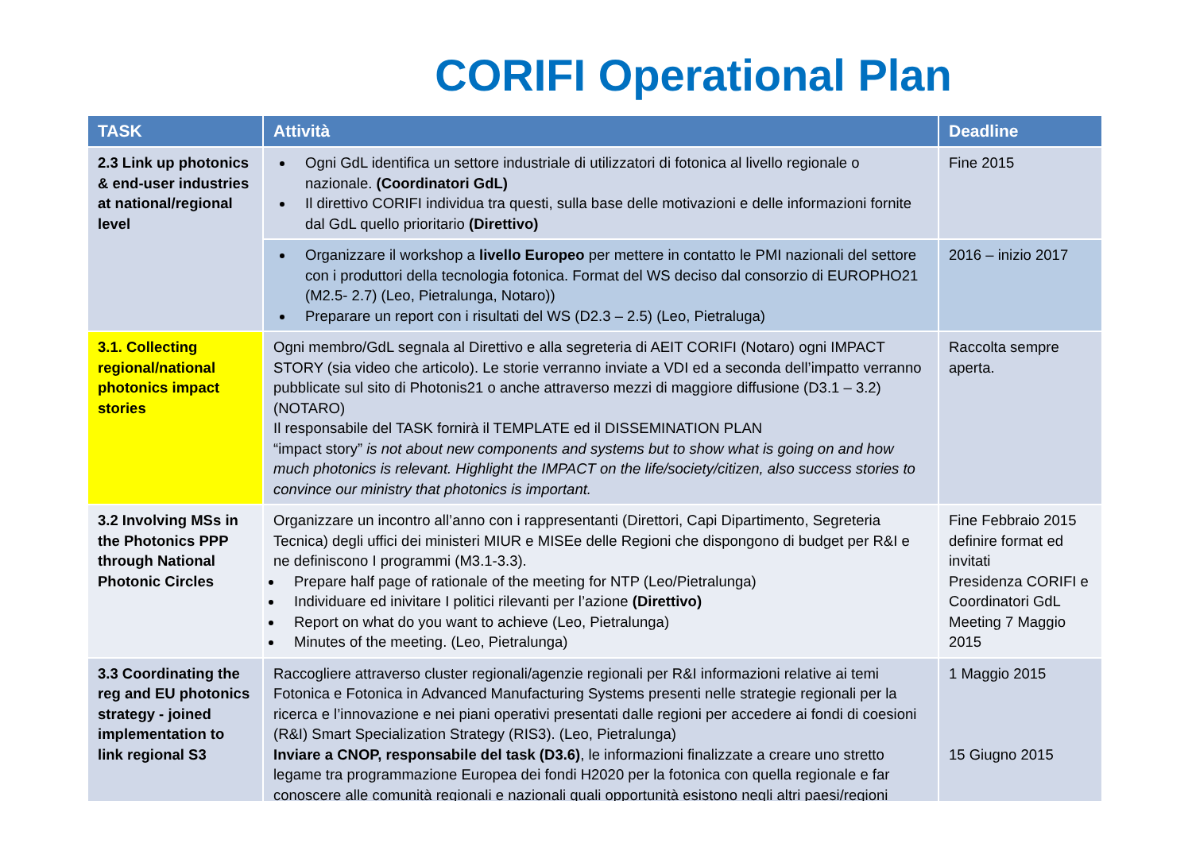CORIFI Operational Plan
| TASK | Attività | Deadline |
| --- | --- | --- |
| 2.3 Link up photonics & end-user industries at national/regional level | Ogni GdL identifica un settore industriale di utilizzatori di fotonica al livello regionale o nazionale. (Coordinatori GdL) Il direttivo CORIFI individua tra questi, sulla base delle motivazioni e delle informazioni fornite dal GdL quello prioritario (Direttivo) | Fine 2015 |
| | Organizzare il workshop a livello Europeo per mettere in contatto le PMI nazionali del settore con i produttori della tecnologia fotonica. Format del WS deciso dal consorzio di EUROPHO21 (M2.5- 2.7) (Leo, Pietralunga, Notaro)) Preparare un report con i risultati del WS (D2.3 – 2.5) (Leo, Pietraluga) | 2016 – inizio 2017 |
| 3.1. Collecting regional/national photonics impact stories | Ogni membro/GdL segnala al Direttivo e alla segreteria di AEIT CORIFI (Notaro) ogni IMPACT STORY (sia video che articolo). Le storie verranno inviate a VDI ed a seconda dell’impatto verranno pubblicate sul sito di Photonis21 o anche attraverso mezzi di maggiore diffusione (D3.1 – 3.2) (NOTARO) Il responsabile del TASK fornirà il TEMPLATE ed il DISSEMINATION PLAN “impact story” is not about new components and systems but to show what is going on and how much photonics is relevant. Highlight the IMPACT on the life/society/citizen, also success stories to convince our ministry that photonics is important. | Raccolta sempre aperta. |
| 3.2 Involving MSs in the Photonics PPP through National Photonic Circles | Organizzare un incontro all’anno con i rappresentanti (Direttori, Capi Dipartimento, Segreteria Tecnica) degli uffici dei ministeri MIUR e MISEe delle Regioni che dispongono di budget per R&I e ne definiscono I programmi (M3.1-3.3). Prepare half page of rationale of the meeting for NTP (Leo/Pietralunga) Individuare ed inivitare I politici rilevanti per l’azione (Direttivo) Report on what do you want to achieve (Leo, Pietralunga) Minutes of the meeting. (Leo, Pietralunga) | Fine Febbraio 2015 definire format ed invitati Presidenza CORIFI e Coordinatori GdL Meeting 7 Maggio 2015 |
| 3.3 Coordinating the reg and EU photonics strategy - joined implementation to link regional S3 | Raccogliere attraverso cluster regionali/agenzie regionali per R&I informazioni relative ai temi Fotonica e Fotonica in Advanced Manufacturing Systems presenti nelle strategie regionali per la ricerca e l’innovazione e nei piani operativi presentati dalle regioni per accedere ai fondi di coesioni (R&I) Smart Specialization Strategy (RIS3). (Leo, Pietralunga) Inviare a CNOP, responsabile del task (D3.6) , le informazioni finalizzate a creare uno stretto legame tra programmazione Europea dei fondi H2020 per la fotonica con quella regionale e far conoscere alle comunità regionali e nazionali quali opportunità esistono negli altri paesi/regioni | 1 Maggio 2015 15 Giugno 2015 |